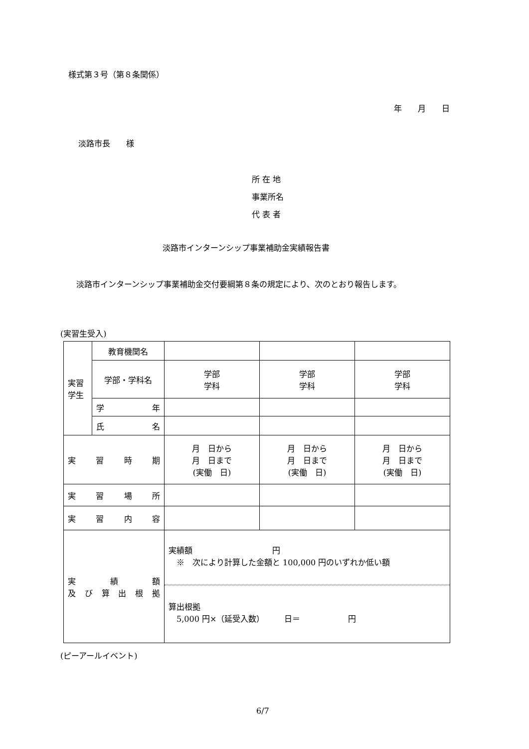様式第３号（第８条関係）
年　　月　　日
淡路市長　　様
所 在 地
事業所名
代 表 者
淡路市インターンシップ事業補助金実績報告書
　淡路市インターンシップ事業補助金交付要綱第８条の規定により、次のとおり報告します。
(実習生受入)
| 実習 学生 | 教育機関名 | | | |
| | 学部・学科名 | 学部 学科 | 学部 学科 | 学部 学科 |
| | 学 年 | | | |
| | 氏 名 | | | |
| 実 習 時 期 | | 月 日から 月 日まで (実働 日) | 月 日から 月 日まで (実働 日) | 月 日から 月 日まで (実働 日) |
| 実 習 場 所 | | | | |
| 実 習 内 容 | | | | |
| 実 績 額 及 び 算 出 根 拠 | | 実績額 円 ※ 次により計算した金額と 100,000 円のいずれか低い額 算出根拠 5,000 円×（延受入数） 日＝ 円 | | |
(ピーアールイベント)
6/7